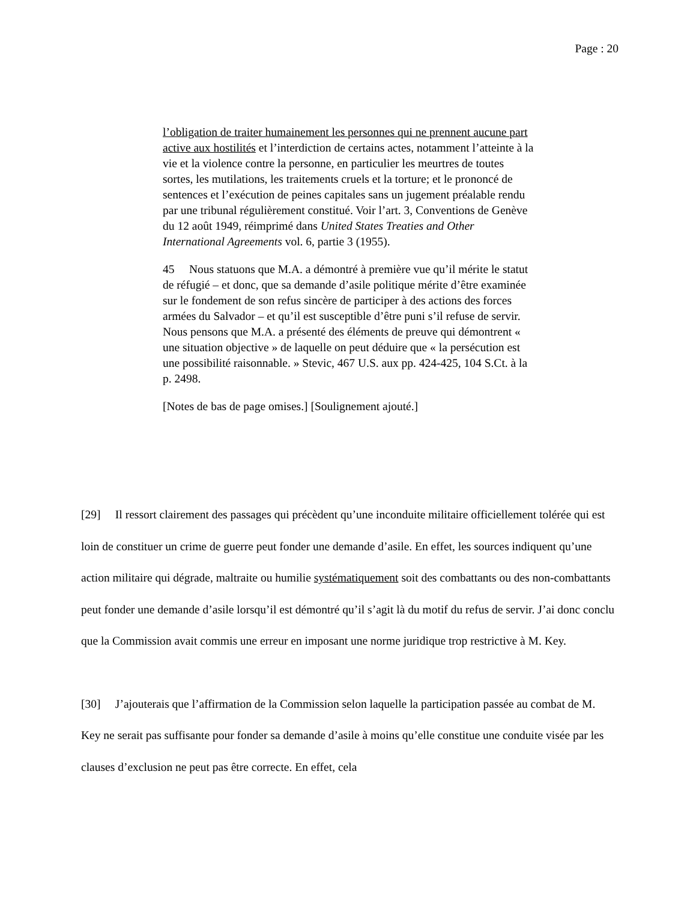Page : 20
l’obligation de traiter humainement les personnes qui ne prennent aucune part active aux hostilités et l’interdiction de certains actes, notamment l’atteinte à la vie et la violence contre la personne, en particulier les meurtres de toutes sortes, les mutilations, les traitements cruels et la torture; et le prononcé de sentences et l’exécution de peines capitales sans un jugement préalable rendu par une tribunal régulièrement constitué. Voir l’art. 3, Conventions de Genève du 12 août 1949, réimprimé dans United States Treaties and Other International Agreements vol. 6, partie 3 (1955).
45 Nous statuons que M.A. a démontré à première vue qu’il mérite le statut de réfugié – et donc, que sa demande d’asile politique mérite d’être examinée sur le fondement de son refus sincère de participer à des actions des forces armées du Salvador – et qu’il est susceptible d’être puni s’il refuse de servir. Nous pensons que M.A. a présenté des éléments de preuve qui démontrent « une situation objective » de laquelle on peut déduire que « la persécution est une possibilité raisonnable. » Stevic, 467 U.S. aux pp. 424-425, 104 S.Ct. à la p. 2498.
[Notes de bas de page omises.] [Soulignement ajouté.]
[29] Il ressort clairement des passages qui précèdent qu’une inconduite militaire officiellement tolérée qui est loin de constituer un crime de guerre peut fonder une demande d’asile. En effet, les sources indiquent qu’une action militaire qui dégrade, maltraite ou humilie systématiquement soit des combattants ou des non-combattants peut fonder une demande d’asile lorsqu’il est démontré qu’il s’agit là du motif du refus de servir. J’ai donc conclu que la Commission avait commis une erreur en imposant une norme juridique trop restrictive à M. Key.
[30] J’ajouterais que l’affirmation de la Commission selon laquelle la participation passée au combat de M. Key ne serait pas suffisante pour fonder sa demande d’asile à moins qu’elle constitue une conduite visée par les clauses d’exclusion ne peut pas être correcte. En effet, cela